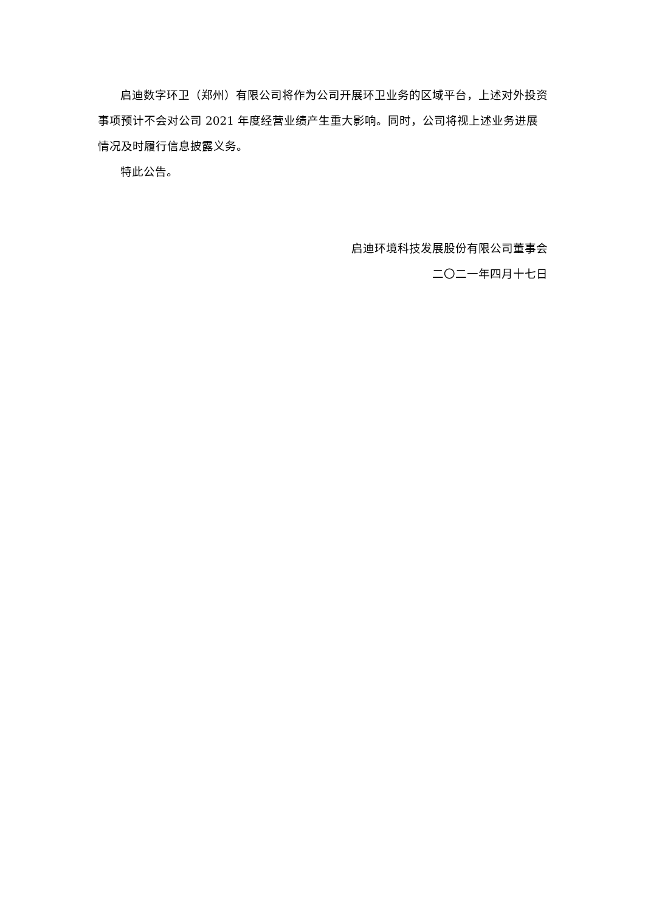启迪数字环卫（郑州）有限公司将作为公司开展环卫业务的区域平台，上述对外投资事项预计不会对公司 2021 年度经营业绩产生重大影响。同时，公司将视上述业务进展情况及时履行信息披露义务。
特此公告。
启迪环境科技发展股份有限公司董事会
二〇二一年四月十七日